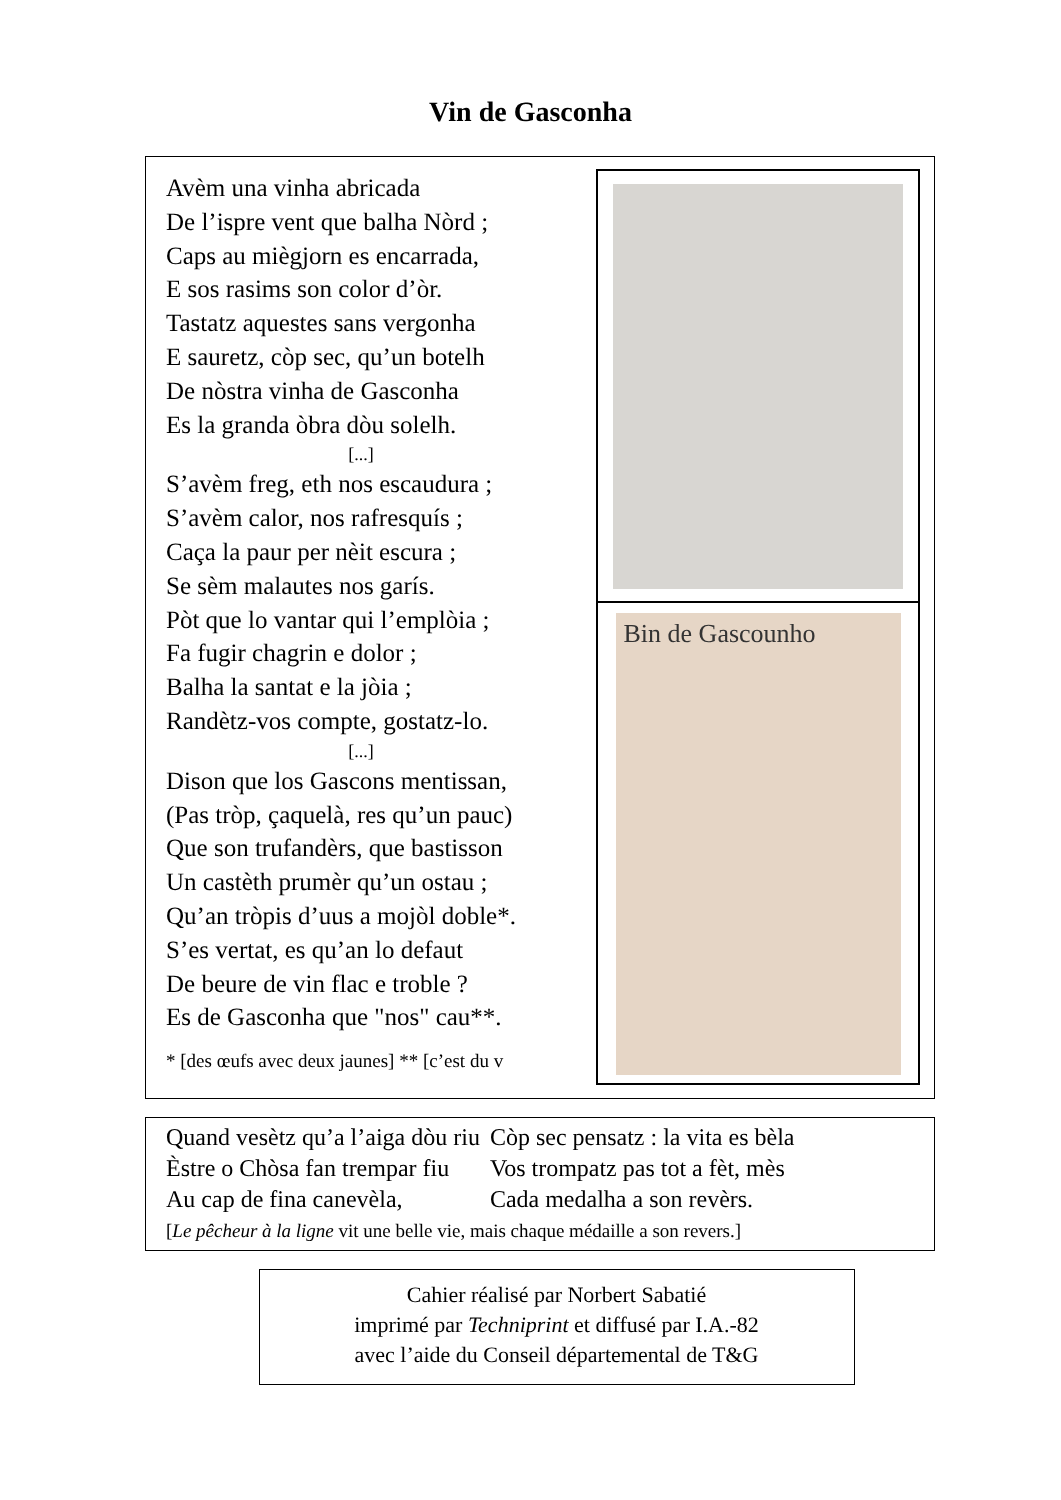Vin de Gasconha
Avèm una vinha abricada
De l’ispre vent que balha Nòrd ;
Caps au miègjorn es encarrada,
E sos rasims son color d’òr.
Tastatz aquestes sans vergonha
E sauretz, còp sec, qu’un botelh
De nòstra vinha de Gasconha
Es la granda òbra dòu solelh.
[...]
S’avèm freg, eth nos escaudura ;
S’avèm calor, nos rafresquís ;
Caça la paur per nèit escura ;
Se sèm malautes nos garís.
Pòt que lo vantar qui l’emplòia ;
Fa fugir chagrin e dolor ;
Balha la santat e la jòia ;
Randètz-vos compte, gostatz-lo.
[...]
Dison que los Gascons mentissan,
(Pas tròp, çaquelà, res qu’un pauc)
Que son trufandèrs, que bastisson
Un castèth prumèr qu’un ostau ;
Qu’an tròpis d’uus a mojòl doble*.
S’es vertat, es qu’an lo defaut
De beure de vin flac e troble ?
Es de Gasconha que "nos" cau**.
* [des œufs avec deux jaunes] ** [c’est du v
Bin de Gascounho
| Quand vesètz qu’a l’aiga dòu riu | Còp sec pensatz : la vita es bèla |
| Èstre o Chòsa fan trempar fiu | Vos trompatz pas tot a fèt, mès |
| Au cap de fina canevèla, | Cada medalha a son revèrs. |
| [ Le pêcheur à la ligne vit une belle vie, mais chaque médaille a son revers.] | |
Cahier réalisé par Norbert Sabatié
imprimé par Techniprint et diffusé par I.A.-82
avec l’aide du Conseil départemental de T&G